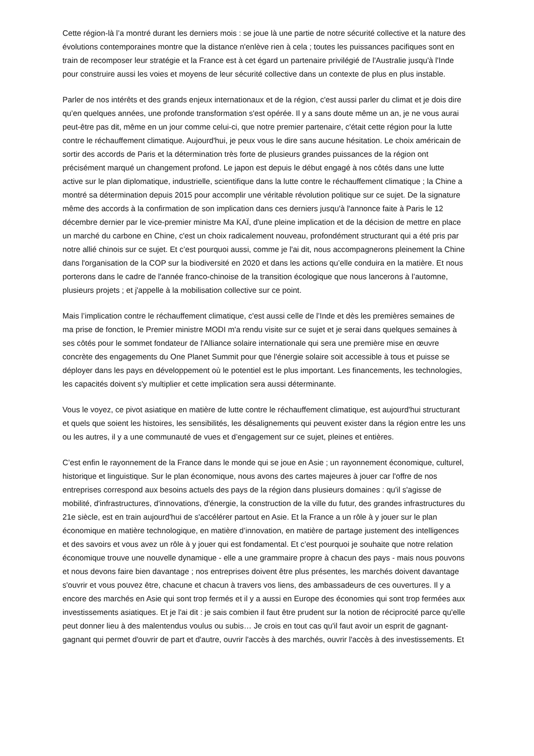Cette région-là l’a montré durant les derniers mois : se joue là une partie de notre sécurité collective et la nature des évolutions contemporaines montre que la distance n'enlève rien à cela ; toutes les puissances pacifiques sont en train de recomposer leur stratégie et la France est à cet égard un partenaire privilégié de l'Australie jusqu'à l'Inde pour construire aussi les voies et moyens de leur sécurité collective dans un contexte de plus en plus instable.
Parler de nos intérêts et des grands enjeux internationaux et de la région, c'est aussi parler du climat et je dois dire qu’en quelques années, une profonde transformation s'est opérée. Il y a sans doute même un an, je ne vous aurai peut-être pas dit, même en un jour comme celui-ci, que notre premier partenaire, c'était cette région pour la lutte contre le réchauffement climatique. Aujourd'hui, je peux vous le dire sans aucune hésitation. Le choix américain de sortir des accords de Paris et la détermination très forte de plusieurs grandes puissances de la région ont précisément marqué un changement profond. Le japon est depuis le début engagé à nos côtés dans une lutte active sur le plan diplomatique, industrielle, scientifique dans la lutte contre le réchauffement climatique ; la Chine a montré sa détermination depuis 2015 pour accomplir une véritable révolution politique sur ce sujet. De la signature même des accords à la confirmation de son implication dans ces derniers jusqu'à l'annonce faite à Paris le 12 décembre dernier par le vice-premier ministre Ma KAÏ, d'une pleine implication et de la décision de mettre en place un marché du carbone en Chine, c'est un choix radicalement nouveau, profondément structurant qui a été pris par notre allié chinois sur ce sujet. Et c’est pourquoi aussi, comme je l'ai dit, nous accompagnerons pleinement la Chine dans l'organisation de la COP sur la biodiversité en 2020 et dans les actions qu’elle conduira en la matière. Et nous porterons dans le cadre de l'année franco-chinoise de la transition écologique que nous lancerons à l’automne, plusieurs projets ; et j'appelle à la mobilisation collective sur ce point.
Mais l’implication contre le réchauffement climatique, c'est aussi celle de l’Inde et dès les premières semaines de ma prise de fonction, le Premier ministre MODI m'a rendu visite sur ce sujet et je serai dans quelques semaines à ses côtés pour le sommet fondateur de l'Alliance solaire internationale qui sera une première mise en œuvre concrète des engagements du One Planet Summit pour que l'énergie solaire soit accessible à tous et puisse se déployer dans les pays en développement où le potentiel est le plus important. Les financements, les technologies, les capacités doivent s'y multiplier et cette implication sera aussi déterminante.
Vous le voyez, ce pivot asiatique en matière de lutte contre le réchauffement climatique, est aujourd'hui structurant et quels que soient les histoires, les sensibilités, les désalignements qui peuvent exister dans la région entre les uns ou les autres, il y a une communauté de vues et d’engagement sur ce sujet, pleines et entières.
C’est enfin le rayonnement de la France dans le monde qui se joue en Asie ; un rayonnement économique, culturel, historique et linguistique. Sur le plan économique, nous avons des cartes majeures à jouer car l'offre de nos entreprises correspond aux besoins actuels des pays de la région dans plusieurs domaines : qu'il s'agisse de mobilité, d'infrastructures, d'innovations, d'énergie, la construction de la ville du futur, des grandes infrastructures du 21e siècle, est en train aujourd'hui de s'accélérer partout en Asie. Et la France a un rôle à y jouer sur le plan économique en matière technologique, en matière d’innovation, en matière de partage justement des intelligences et des savoirs et vous avez un rôle à y jouer qui est fondamental. Et c’est pourquoi je souhaite que notre relation économique trouve une nouvelle dynamique - elle a une grammaire propre à chacun des pays - mais nous pouvons et nous devons faire bien davantage ; nos entreprises doivent être plus présentes, les marchés doivent davantage s'ouvrir et vous pouvez être, chacune et chacun à travers vos liens, des ambassadeurs de ces ouvertures. Il y a encore des marchés en Asie qui sont trop fermés et il y a aussi en Europe des économies qui sont trop fermées aux investissements asiatiques. Et je l'ai dit : je sais combien il faut être prudent sur la notion de réciprocité parce qu'elle peut donner lieu à des malentendus voulus ou subis… Je crois en tout cas qu'il faut avoir un esprit de gagnant-gagnant qui permet d'ouvrir de part et d'autre, ouvrir l'accès à des marchés, ouvrir l'accès à des investissements. Et